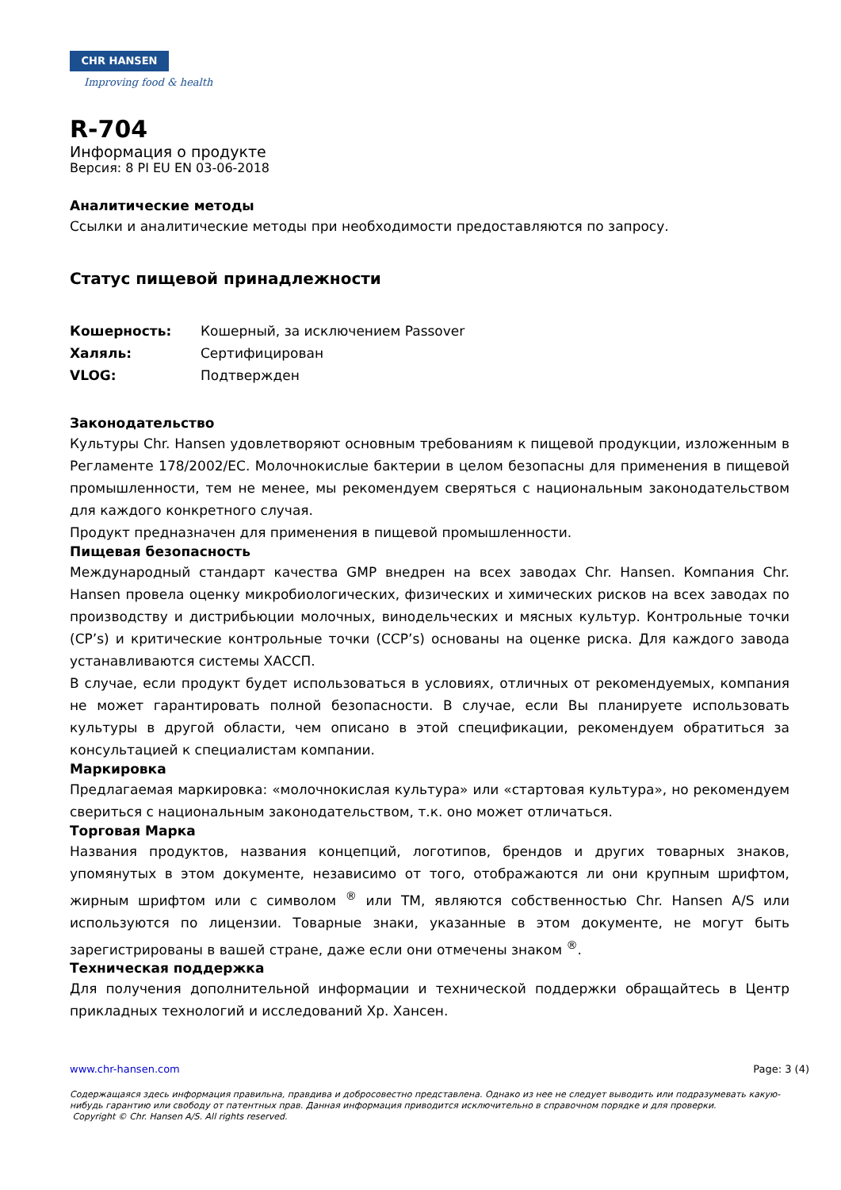CHR HANSEN
Improving food & health
R-704
Информация о продукте
Версия: 8 PI EU EN 03-06-2018
Аналитические методы
Ссылки и аналитические методы при необходимости предоставляются по запросу.
Статус пищевой принадлежности
Кошерность: Кошерный, за исключением Passover
Халяль: Сертифицирован
VLOG: Подтвержден
Законодательство
Культуры Chr. Hansen удовлетворяют основным требованиям к пищевой продукции, изложенным в Регламенте 178/2002/EC. Молочнокислые бактерии в целом безопасны для применения в пищевой промышленности, тем не менее, мы рекомендуем сверяться с национальным законодательством для каждого конкретного случая.
Продукт предназначен для применения в пищевой промышленности.
Пищевая безопасность
Международный стандарт качества GMP внедрен на всех заводах Chr. Hansen. Компания Chr. Hansen провела оценку микробиологических, физических и химических рисков на всех заводах по производству и дистрибьюции молочных, винодельческих и мясных культур. Контрольные точки (CP’s) и критические контрольные точки (CCP’s) основаны на оценке риска. Для каждого завода устанавливаются системы ХАССП.
В случае, если продукт будет использоваться в условиях, отличных от рекомендуемых, компания не может гарантировать полной безопасности. В случае, если Вы планируете использовать культуры в другой области, чем описано в этой спецификации, рекомендуем обратиться за консультацией к специалистам компании.
Маркировка
Предлагаемая маркировка: «молочнокислая культура» или «стартовая культура», но рекомендуем свериться с национальным законодательством, т.к. оно может отличаться.
Торговая Марка
Названия продуктов, названия концепций, логотипов, брендов и других товарных знаков, упомянутых в этом документе, независимо от того, отображаются ли они крупным шрифтом, жирным шрифтом или с символом <sup>®</sup> или TM, являются собственностью Chr. Hansen A/S или используются по лицензии. Товарные знаки, указанные в этом документе, не могут быть зарегистрированы в вашей стране, даже если они отмечены знаком <sup>®</sup>.
Техническая поддержка
Для получения дополнительной информации и технической поддержки обращайтесь в Центр прикладных технологий и исследований Хр. Хансен.
www.chr-hansen.com Page: 3 (4)
Содержащаяся здесь информация правильна, правдива и добросовестно представлена. Однако из нее не следует выводить или подразумевать какую-нибудь гарантию или свободу от патентных прав. Данная информация приводится исключительно в справочном порядке и для проверки.
Copyright © Chr. Hansen A/S. All rights reserved.